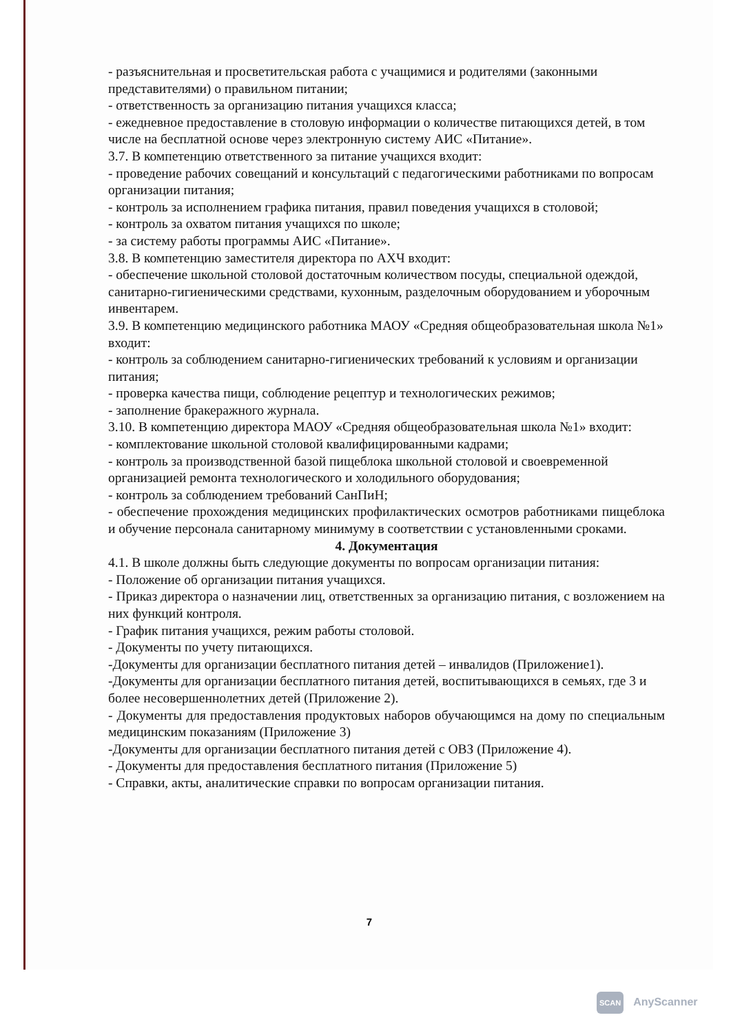- разъяснительная и просветительская работа с учащимися и родителями (законными представителями) о правильном питании;
- ответственность за организацию питания учащихся класса;
- ежедневное предоставление в столовую информации о количестве питающихся детей, в том числе на бесплатной основе через электронную систему АИС «Питание».
3.7. В компетенцию ответственного за питание учащихся входит:
- проведение рабочих совещаний и консультаций с педагогическими работниками по вопросам организации питания;
- контроль за исполнением графика питания, правил поведения учащихся в столовой;
- контроль за охватом питания учащихся по школе;
- за систему работы программы АИС «Питание».
3.8. В компетенцию заместителя директора по АХЧ входит:
- обеспечение школьной столовой достаточным количеством посуды, специальной одеждой, санитарно-гигиеническими средствами, кухонным, разделочным оборудованием и уборочным инвентарем.
3.9. В компетенцию медицинского работника МАОУ «Средняя общеобразовательная школа №1» входит:
- контроль за соблюдением санитарно-гигиенических требований к условиям и организации питания;
- проверка качества пищи, соблюдение рецептур и технологических режимов;
- заполнение бракеражного журнала.
3.10. В компетенцию директора МАОУ «Средняя общеобразовательная школа №1» входит:
- комплектование школьной столовой квалифицированными кадрами;
- контроль за производственной базой пищеблока школьной столовой и своевременной организацией ремонта технологического и холодильного оборудования;
- контроль за соблюдением требований СанПиН;
- обеспечение прохождения медицинских профилактических осмотров работниками пищеблока и обучение персонала санитарному минимуму в соответствии с установленными сроками.
4. Документация
4.1. В школе должны быть следующие документы по вопросам организации питания:
- Положение об организации питания учащихся.
- Приказ директора о назначении лиц, ответственных за организацию питания, с возложением на них функций контроля.
- График питания учащихся, режим работы столовой.
- Документы по учету питающихся.
-Документы для организации бесплатного питания детей – инвалидов (Приложение1).
-Документы для организации бесплатного питания детей, воспитывающихся в семьях, где 3 и более несовершеннолетних детей (Приложение 2).
- Документы для предоставления продуктовых наборов обучающимся на дому по специальным медицинским показаниям (Приложение 3)
-Документы для организации бесплатного питания детей с ОВЗ (Приложение 4).
- Документы для предоставления бесплатного питания (Приложение 5)
- Справки, акты, аналитические справки по вопросам организации питания.
7
SCAN AnyScanner